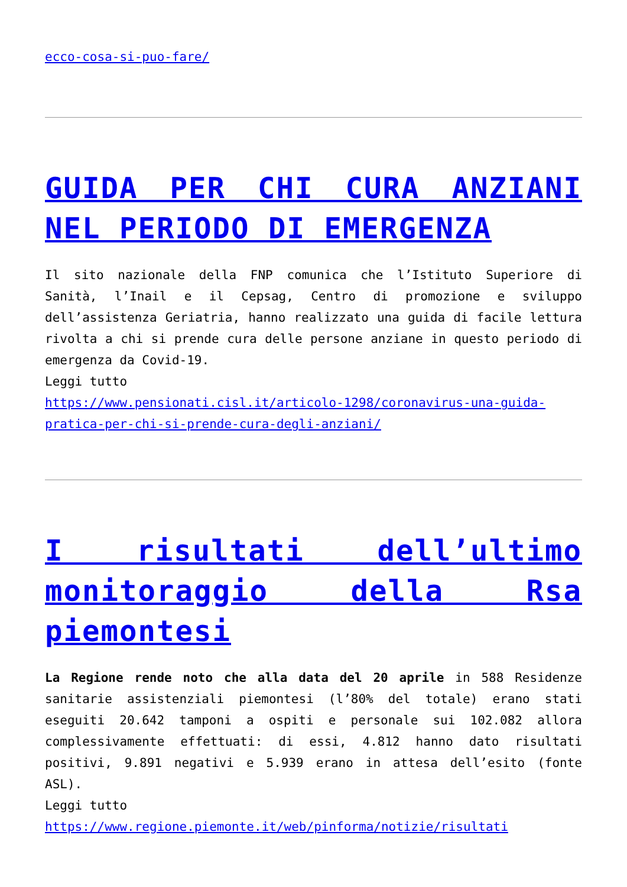ecco-cosa-si-puo-fare/
GUIDA PER CHI CURA ANZIANI NEL PERIODO DI EMERGENZA
Il sito nazionale della FNP comunica che l’Istituto Superiore di Sanità, l’Inail e il Cepsag, Centro di promozione e sviluppo dell’assistenza Geriatria, hanno realizzato una guida di facile lettura rivolta a chi si prende cura delle persone anziane in questo periodo di emergenza da Covid-19.
Leggi tutto
https://www.pensionati.cisl.it/articolo-1298/coronavirus-una-guida-pratica-per-chi-si-prende-cura-degli-anziani/
I risultati dell’ultimo monitoraggio della Rsa piemontesi
La Regione rende noto che alla data del 20 aprile in 588 Residenze sanitarie assistenziali piemontesi (l’80% del totale) erano stati eseguiti 20.642 tamponi a ospiti e personale sui 102.082 allora complessivamente effettuati: di essi, 4.812 hanno dato risultati positivi, 9.891 negativi e 5.939 erano in attesa dell’esito (fonte ASL).
Leggi tutto
https://www.regione.piemonte.it/web/pinforma/notizie/risultati